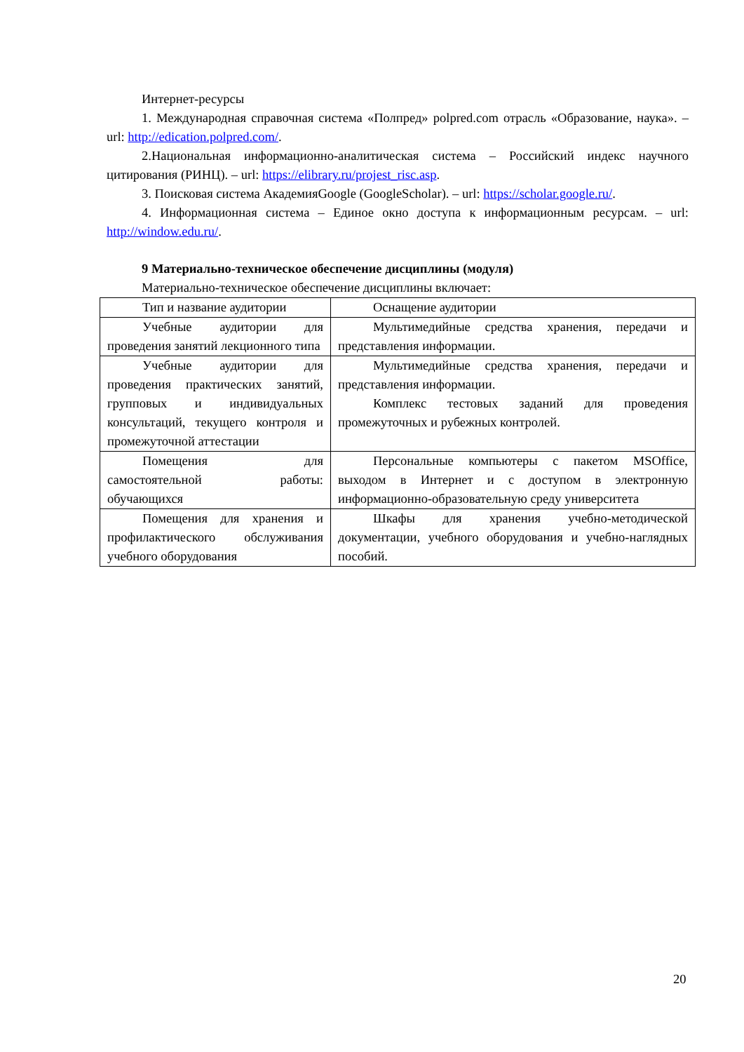Интернет-ресурсы
1. Международная справочная система «Полпред» polpred.com отрасль «Образование, наука». – url: http://edication.polpred.com/.
2.Национальная информационно-аналитическая система – Российский индекс научного цитирования (РИНЦ). – url: https://elibrary.ru/projest_risc.asp.
3. Поисковая система АкадемияGoogle (GoogleScholar). – url: https://scholar.google.ru/.
4. Информационная система – Единое окно доступа к информационным ресурсам. – url: http://window.edu.ru/.
9 Материально-техническое обеспечение дисциплины (модуля)
Материально-техническое обеспечение дисциплины включает:
| Тип и название аудитории | Оснащение аудитории |
| Учебные аудитории для проведения занятий лекционного типа | Мультимедийные средства хранения, передачи и представления информации. |
| Учебные аудитории для проведения практических занятий, групповых и индивидуальных консультаций, текущего контроля и промежуточной аттестации | Мультимедийные средства хранения, передачи и представления информации. Комплекс тестовых заданий для проведения промежуточных и рубежных контролей. |
| Помещения для самостоятельной работы: обучающихся | Персональные компьютеры с пакетом MSOffice, выходом в Интернет и с доступом в электронную информационно-образовательную среду университета |
| Помещения для хранения и профилактического обслуживания учебного оборудования | Шкафы для хранения учебно-методической документации, учебного оборудования и учебно-наглядных пособий. |
20